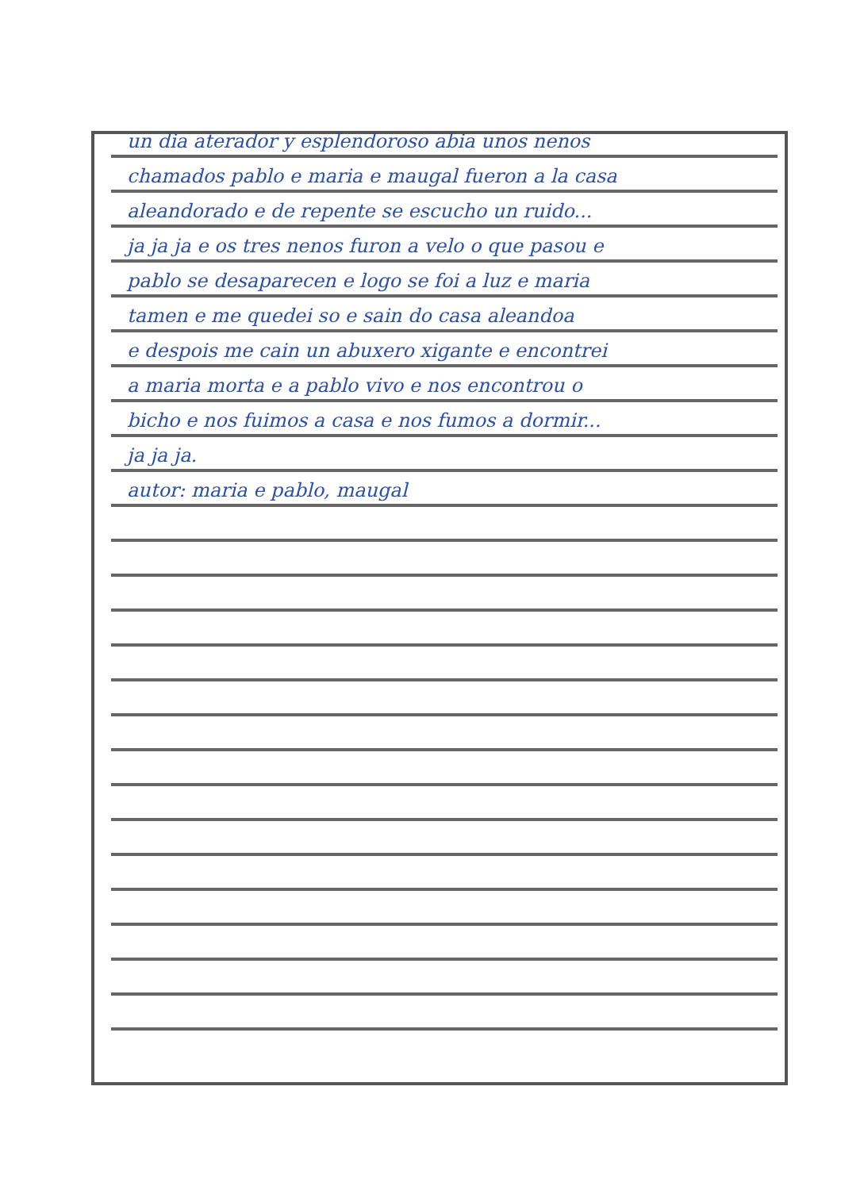un dia aterador y esplendoroso abia unos nenos
chamados pablo e maria e maugal fueron a la casa
aleandorado e de repente se escucho un ruido...
ja ja ja e os tres nenos furon a velo o que pasou e
pablo se desaparecen e logo se foi a luz e maria
tamen e me quedei so e sain do casa aleandoa
e despois me cain un abuxero xigante e encontrei
a maria morta e a pablo vivo e nos encontrou o
bicho e nos fuimos a casa e nos fumos a dormir...
ja ja ja.
autor: maria e pablo, maugal